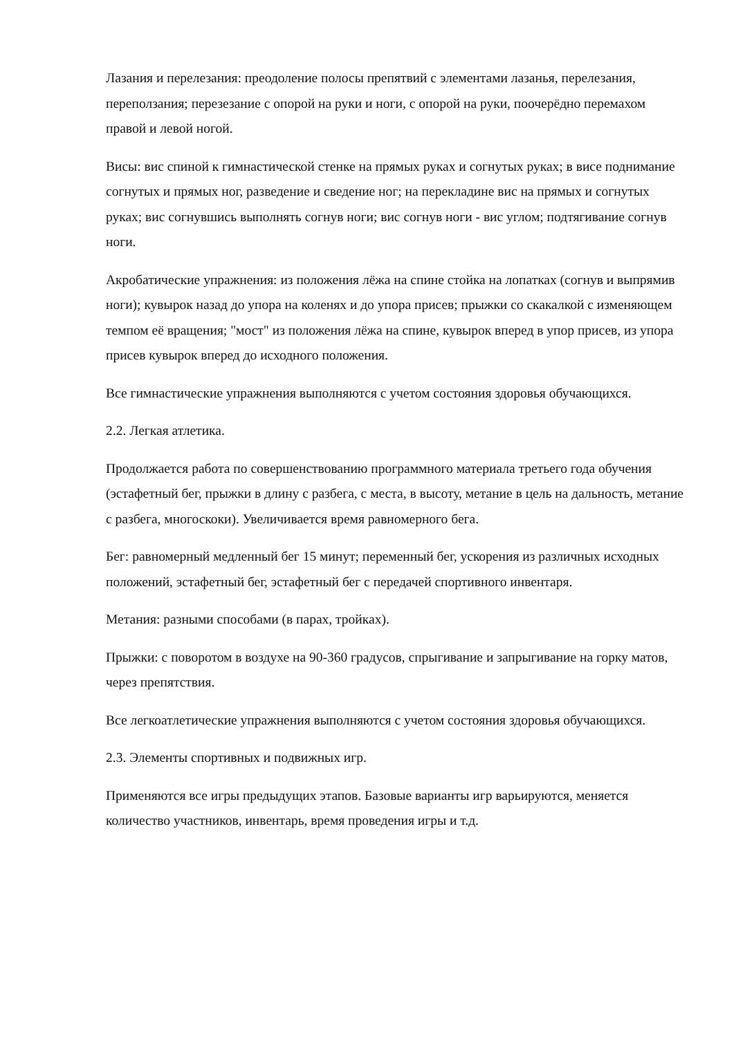Лазания и перелезания: преодоление полосы препятвий с элементами лазанья, перелезания, переползания; перезезание с опорой на руки и ноги, с опорой на руки, поочерёдно перемахом правой и левой ногой.
Висы: вис спиной к гимнастической стенке на прямых руках и согнутых руках; в висе поднимание согнутых и прямых ног, разведение и сведение ног; на перекладине вис на прямых и согнутых руках; вис согнувшись выполнять согнув ноги; вис согнув ноги - вис углом; подтягивание согнув ноги.
Акробатические упражнения: из положения лёжа на спине стойка на лопатках (согнув и выпрямив ноги); кувырок назад до упора на коленях и до упора присев; прыжки со скакалкой с изменяющем темпом её вращения; "мост" из положения лёжа на спине, кувырок вперед в упор присев, из упора присев кувырок вперед до исходного положения.
Все гимнастические упражнения выполняются с учетом состояния здоровья обучающихся.
2.2. Легкая атлетика.
Продолжается работа по совершенствованию программного материала третьего года обучения (эстафетный бег, прыжки в длину с разбега, с места, в высоту, метание в цель на дальность, метание с разбега, многоскоки). Увеличивается время равномерного бега.
Бег: равномерный медленный бег 15 минут; переменный бег, ускорения из различных исходных положений, эстафетный бег, эстафетный бег с передачей спортивного инвентаря.
Метания: разными способами (в парах, тройках).
Прыжки: с поворотом в воздухе на 90-360 градусов, спрыгивание и запрыгивание на горку матов, через препятствия.
Все легкоатлетические упражнения выполняются с учетом состояния здоровья обучающихся.
2.3. Элементы спортивных и подвижных игр.
Применяются все игры предыдущих этапов. Базовые варианты игр варьируются, меняется количество участников, инвентарь, время проведения игры и т.д.